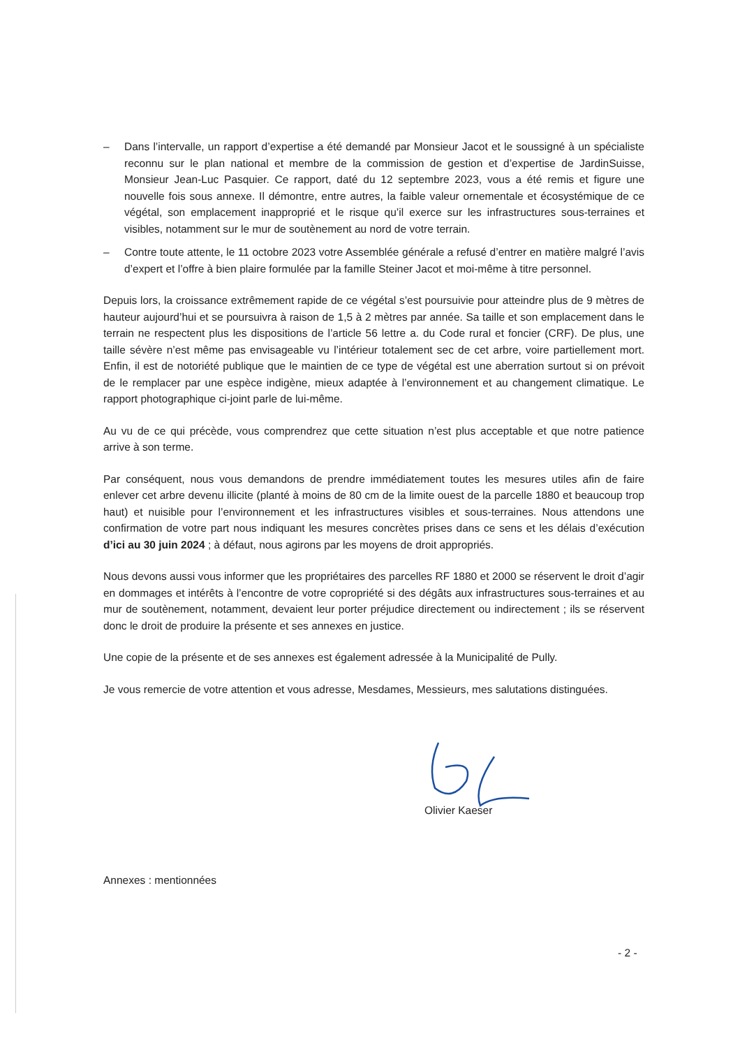– Dans l’intervalle, un rapport d’expertise a été demandé par Monsieur Jacot et le soussigné à un spécialiste reconnu sur le plan national et membre de la commission de gestion et d’expertise de JardinSuisse, Monsieur Jean-Luc Pasquier. Ce rapport, daté du 12 septembre 2023, vous a été remis et figure une nouvelle fois sous annexe. Il démontre, entre autres, la faible valeur ornementale et écosystémique de ce végétal, son emplacement inapproprié et le risque qu’il exerce sur les infrastructures sous-terraines et visibles, notamment sur le mur de soutènement au nord de votre terrain.
– Contre toute attente, le 11 octobre 2023 votre Assemblée générale a refusé d’entrer en matière malgré l’avis d’expert et l’offre à bien plaire formulée par la famille Steiner Jacot et moi-même à titre personnel.
Depuis lors, la croissance extrêmement rapide de ce végétal s’est poursuivie pour atteindre plus de 9 mètres de hauteur aujourd’hui et se poursuivra à raison de 1,5 à 2 mètres par année. Sa taille et son emplacement dans le terrain ne respectent plus les dispositions de l’article 56 lettre a. du Code rural et foncier (CRF). De plus, une taille sévère n’est même pas envisageable vu l’intérieur totalement sec de cet arbre, voire partiellement mort. Enfin, il est de notoriété publique que le maintien de ce type de végétal est une aberration surtout si on prévoit de le remplacer par une espèce indigène, mieux adaptée à l’environnement et au changement climatique. Le rapport photographique ci-joint parle de lui-même.
Au vu de ce qui précède, vous comprendrez que cette situation n’est plus acceptable et que notre patience arrive à son terme.
Par conséquent, nous vous demandons de prendre immédiatement toutes les mesures utiles afin de faire enlever cet arbre devenu illicite (planté à moins de 80 cm de la limite ouest de la parcelle 1880 et beaucoup trop haut) et nuisible pour l’environnement et les infrastructures visibles et sous-terraines. Nous attendons une confirmation de votre part nous indiquant les mesures concrètes prises dans ce sens et les délais d’exécution d’ici au 30 juin 2024 ; à défaut, nous agirons par les moyens de droit appropriés.
Nous devons aussi vous informer que les propriétaires des parcelles RF 1880 et 2000 se réservent le droit d’agir en dommages et intérêts à l’encontre de votre copropriété si des dégâts aux infrastructures sous-terraines et au mur de soutènement, notamment, devaient leur porter préjudice directement ou indirectement ; ils se réservent donc le droit de produire la présente et ses annexes en justice.
Une copie de la présente et de ses annexes est également adressée à la Municipalité de Pully.
Je vous remercie de votre attention et vous adresse, Mesdames, Messieurs, mes salutations distinguées.
Olivier Kaeser
Annexes : mentionnées
- 2 -